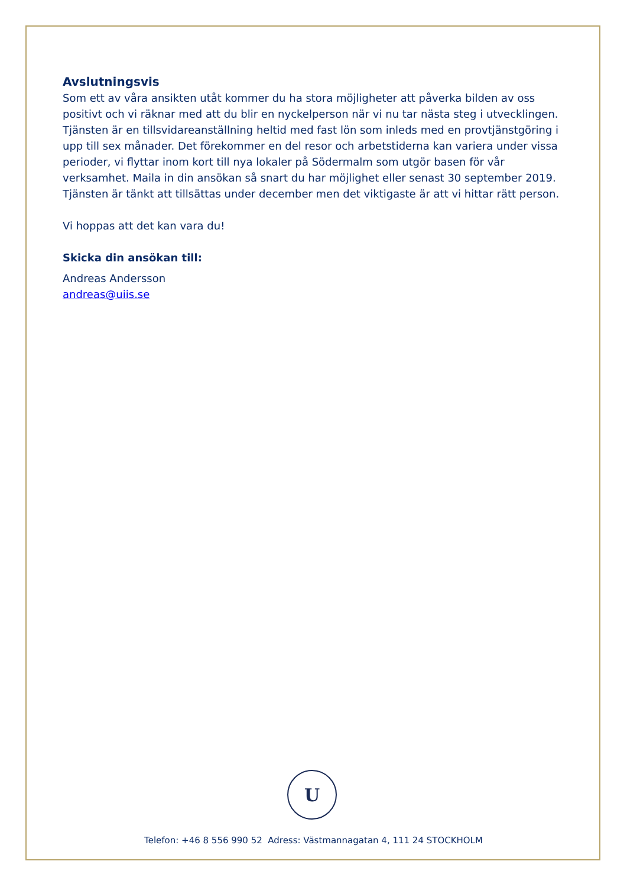Avslutningsvis
Som ett av våra ansikten utåt kommer du ha stora möjligheter att påverka bilden av oss positivt och vi räknar med att du blir en nyckelperson när vi nu tar nästa steg i utvecklingen.
Tjänsten är en tillsvidareanställning heltid med fast lön som inleds med en provtjänstgöring i upp till sex månader. Det förekommer en del resor och arbetstiderna kan variera under vissa perioder, vi flyttar inom kort till nya lokaler på Södermalm som utgör basen för vår verksamhet. Maila in din ansökan så snart du har möjlighet eller senast 30 september 2019. Tjänsten är tänkt att tillsättas under december men det viktigaste är att vi hittar rätt person.
Vi hoppas att det kan vara du!
Skicka din ansökan till:
Andreas Andersson
andreas@uiis.se
U
Telefon: +46 8 556 990 52 Adress: Västmannagatan 4, 111 24 STOCKHOLM